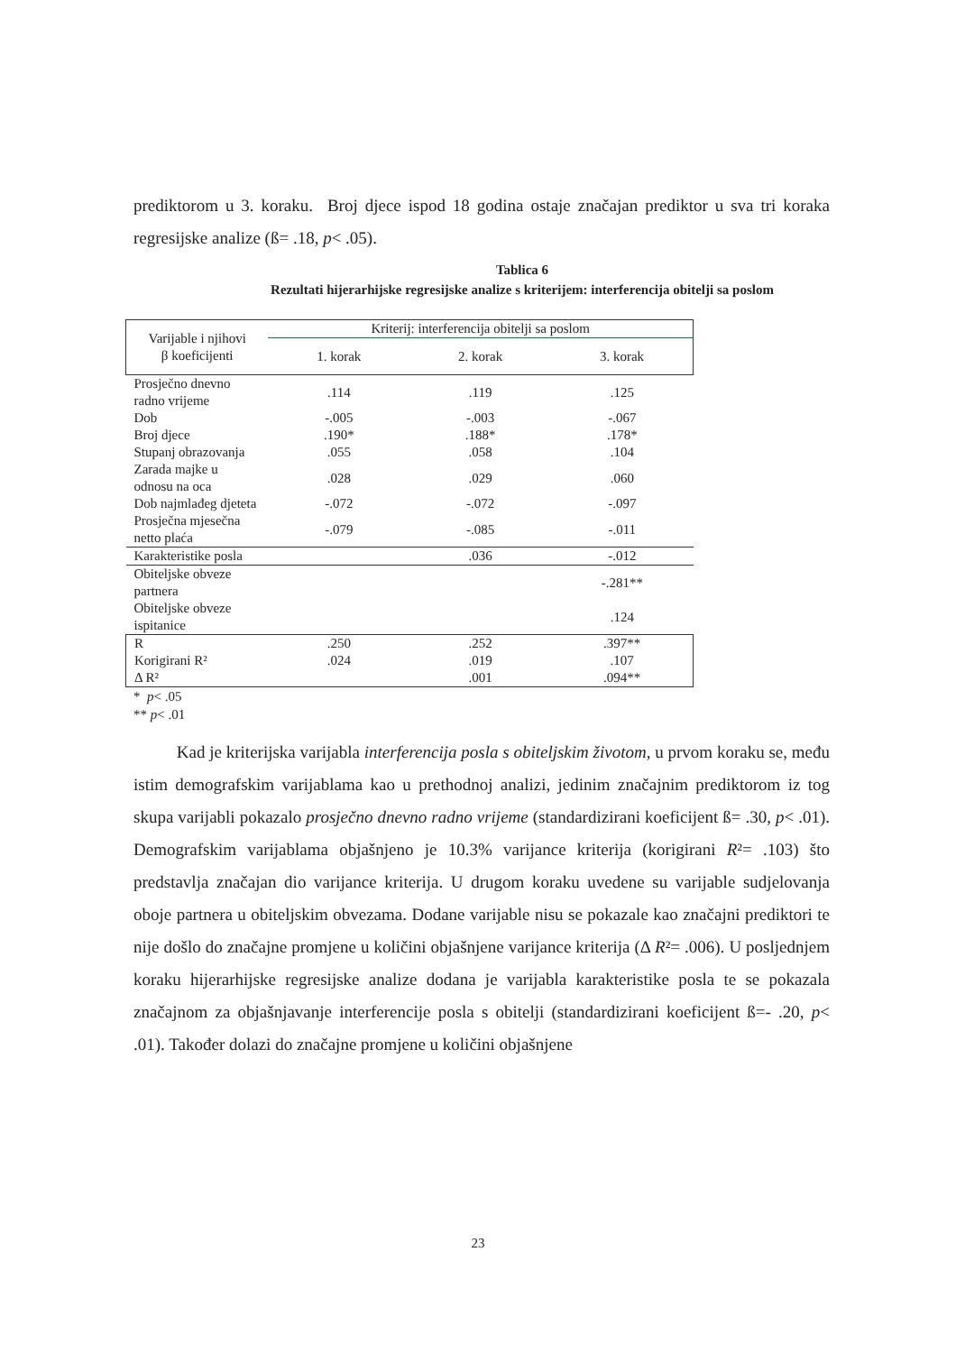prediktorom u 3. koraku. Broj djece ispod 18 godina ostaje značajan prediktor u sva tri koraka regresijske analize (ß= .18, p< .05).
Tablica 6
Rezultati hijerarhijske regresijske analize s kriterijem: interferencija obitelji sa poslom
| Varijable i njihovi β koeficijenti | Kriterij: interferencija obitelji sa poslom | | |
| --- | --- | --- | --- |
| | 1. korak | 2. korak | 3. korak |
| Prosječno dnevno radno vrijeme | .114 | .119 | .125 |
| Dob | -.005 | -.003 | -.067 |
| Broj djece | .190* | .188* | .178* |
| Stupanj obrazovanja | .055 | .058 | .104 |
| Zarada majke u odnosu na oca | .028 | .029 | .060 |
| Dob najmlađeg djeteta | -.072 | -.072 | -.097 |
| Prosječna mjesečna netto plaća | -.079 | -.085 | -.011 |
| Karakteristike posla | | .036 | -.012 |
| Obiteljske obveze partnera | | | -.281** |
| Obiteljske obveze ispitanice | | | .124 |
| R | .250 | .252 | .397** |
| Korigirani R² | .024 | .019 | .107 |
| Δ R² | | .001 | .094** |
* p< .05
** p< .01
Kad je kriterijska varijabla interferencija posla s obiteljskim životom, u prvom koraku se, među istim demografskim varijablama kao u prethodnoj analizi, jedinim značajnim prediktorom iz tog skupa varijabli pokazalo prosječno dnevno radno vrijeme (standardizirani koeficijent ß= .30, p< .01). Demografskim varijablama objašnjeno je 10.3% varijance kriterija (korigirani R²= .103) što predstavlja značajan dio varijance kriterija. U drugom koraku uvedene su varijable sudjelovanja oboje partnera u obiteljskim obvezama. Dodane varijable nisu se pokazale kao značajni prediktori te nije došlo do značajne promjene u količini objašnjene varijance kriterija (Δ R²= .006). U posljednjem koraku hijerarhijske regresijske analize dodana je varijabla karakteristike posla te se pokazala značajnom za objašnjavanje interferencije posla s obitelji (standardizirani koeficijent ß=- .20, p< .01). Također dolazi do značajne promjene u količini objašnjene
23